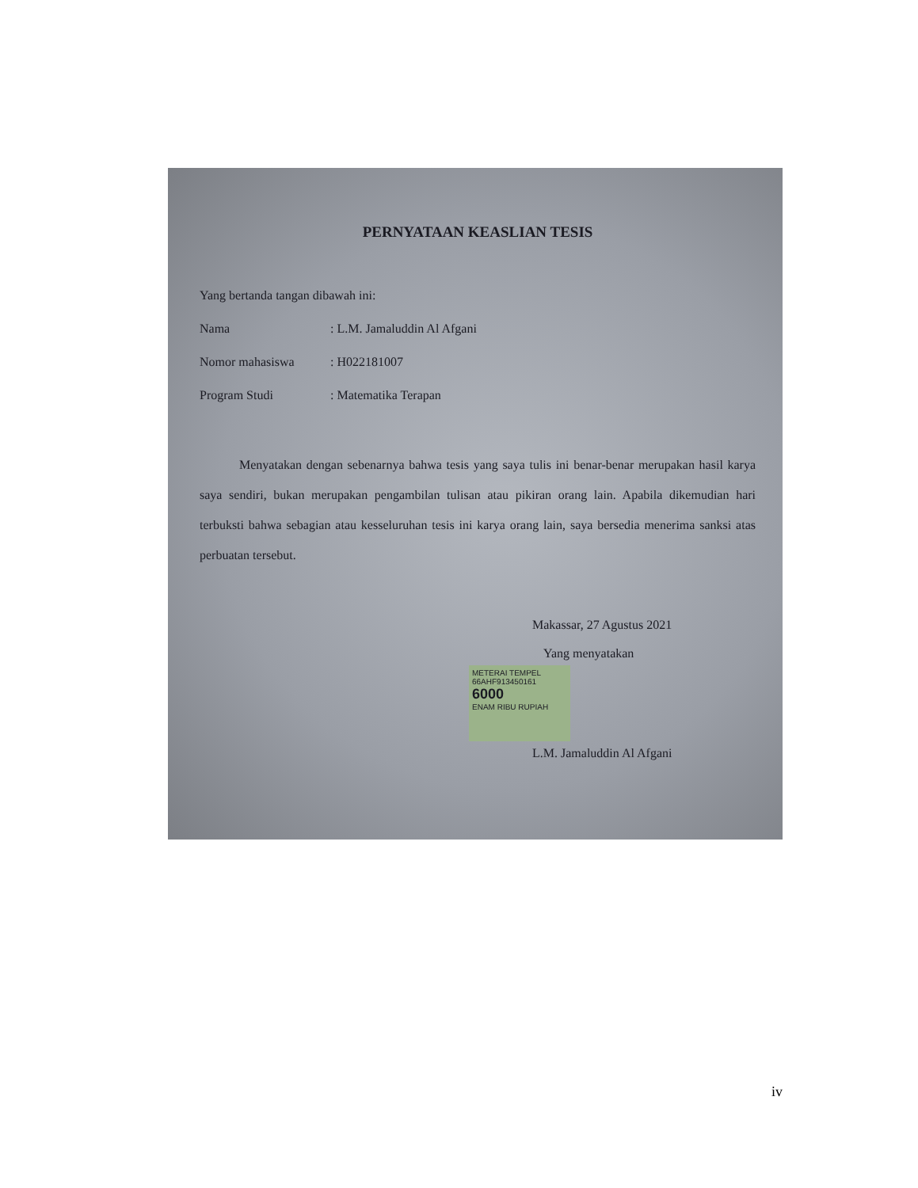PERNYATAAN KEASLIAN TESIS
Yang bertanda tangan dibawah ini:
Nama: L.M. Jamaluddin Al Afgani
Nomor mahasiswa: H022181007
Program Studi: Matematika Terapan
Menyatakan dengan sebenarnya bahwa tesis yang saya tulis ini benar-benar merupakan hasil karya saya sendiri, bukan merupakan pengambilan tulisan atau pikiran orang lain. Apabila dikemudian hari terbuksti bahwa sebagian atau kesseluruhan tesis ini karya orang lain, saya bersedia menerima sanksi atas perbuatan tersebut.
Makassar, 27 Agustus 2021
Yang menyatakan
METERAI TEMPEL
66AHF913450161
6000
ENAM RIBU RUPIAH
L.M. Jamaluddin Al Afgani
iv